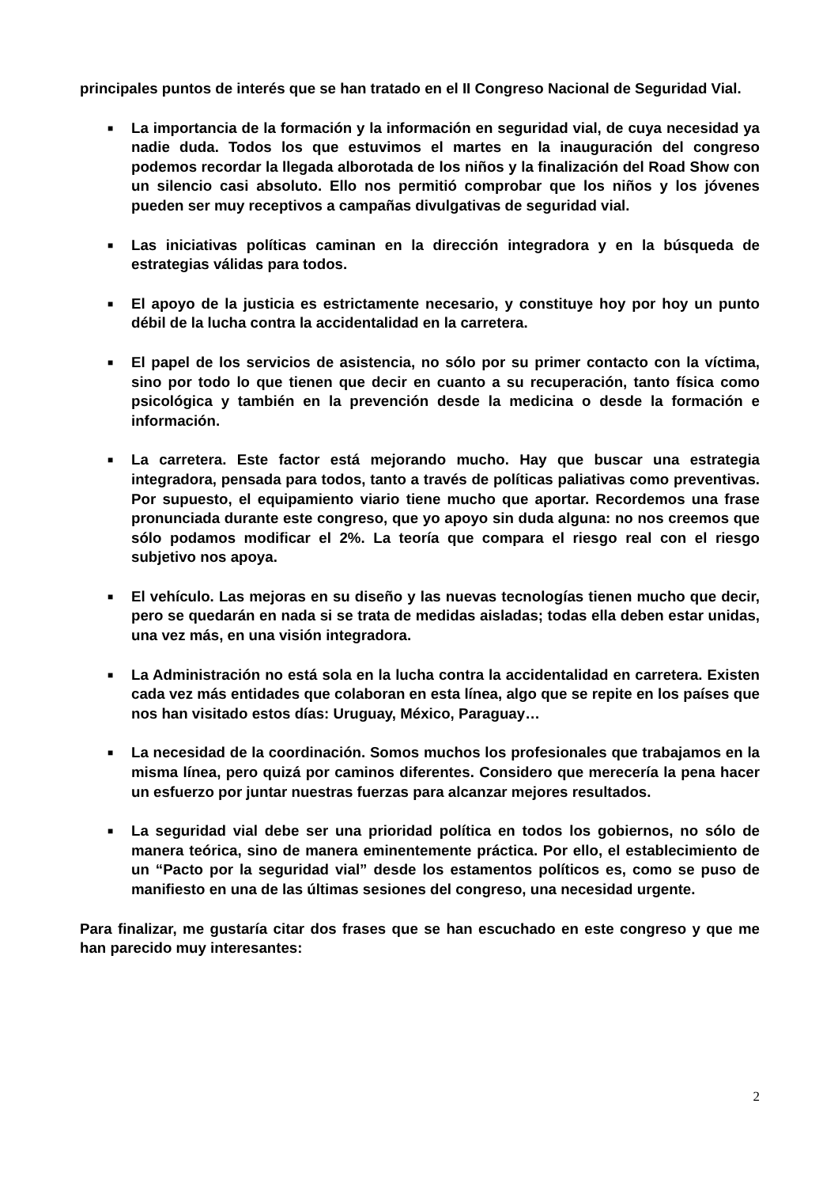principales puntos de interés que se han tratado en el II Congreso Nacional de Seguridad Vial.
■ La importancia de la formación y la información en seguridad vial, de cuya necesidad ya nadie duda. Todos los que estuvimos el martes en la inauguración del congreso podemos recordar la llegada alborotada de los niños y la finalización del Road Show con un silencio casi absoluto. Ello nos permitió comprobar que los niños y los jóvenes pueden ser muy receptivos a campañas divulgativas de seguridad vial.
■ Las iniciativas políticas caminan en la dirección integradora y en la búsqueda de estrategias válidas para todos.
■ El apoyo de la justicia es estrictamente necesario, y constituye hoy por hoy un punto débil de la lucha contra la accidentalidad en la carretera.
■ El papel de los servicios de asistencia, no sólo por su primer contacto con la víctima, sino por todo lo que tienen que decir en cuanto a su recuperación, tanto física como psicológica y también en la prevención desde la medicina o desde la formación e información.
■ La carretera. Este factor está mejorando mucho. Hay que buscar una estrategia integradora, pensada para todos, tanto a través de políticas paliativas como preventivas. Por supuesto, el equipamiento viario tiene mucho que aportar. Recordemos una frase pronunciada durante este congreso, que yo apoyo sin duda alguna: no nos creemos que sólo podamos modificar el 2%. La teoría que compara el riesgo real con el riesgo subjetivo nos apoya.
■ El vehículo. Las mejoras en su diseño y las nuevas tecnologías tienen mucho que decir, pero se quedarán en nada si se trata de medidas aisladas; todas ella deben estar unidas, una vez más, en una visión integradora.
■ La Administración no está sola en la lucha contra la accidentalidad en carretera. Existen cada vez más entidades que colaboran en esta línea, algo que se repite en los países que nos han visitado estos días: Uruguay, México, Paraguay…
■ La necesidad de la coordinación. Somos muchos los profesionales que trabajamos en la misma línea, pero quizá por caminos diferentes. Considero que merecería la pena hacer un esfuerzo por juntar nuestras fuerzas para alcanzar mejores resultados.
■ La seguridad vial debe ser una prioridad política en todos los gobiernos, no sólo de manera teórica, sino de manera eminentemente práctica. Por ello, el establecimiento de un “Pacto por la seguridad vial” desde los estamentos políticos es, como se puso de manifiesto en una de las últimas sesiones del congreso, una necesidad urgente.
Para finalizar, me gustaría citar dos frases que se han escuchado en este congreso y que me han parecido muy interesantes:
2